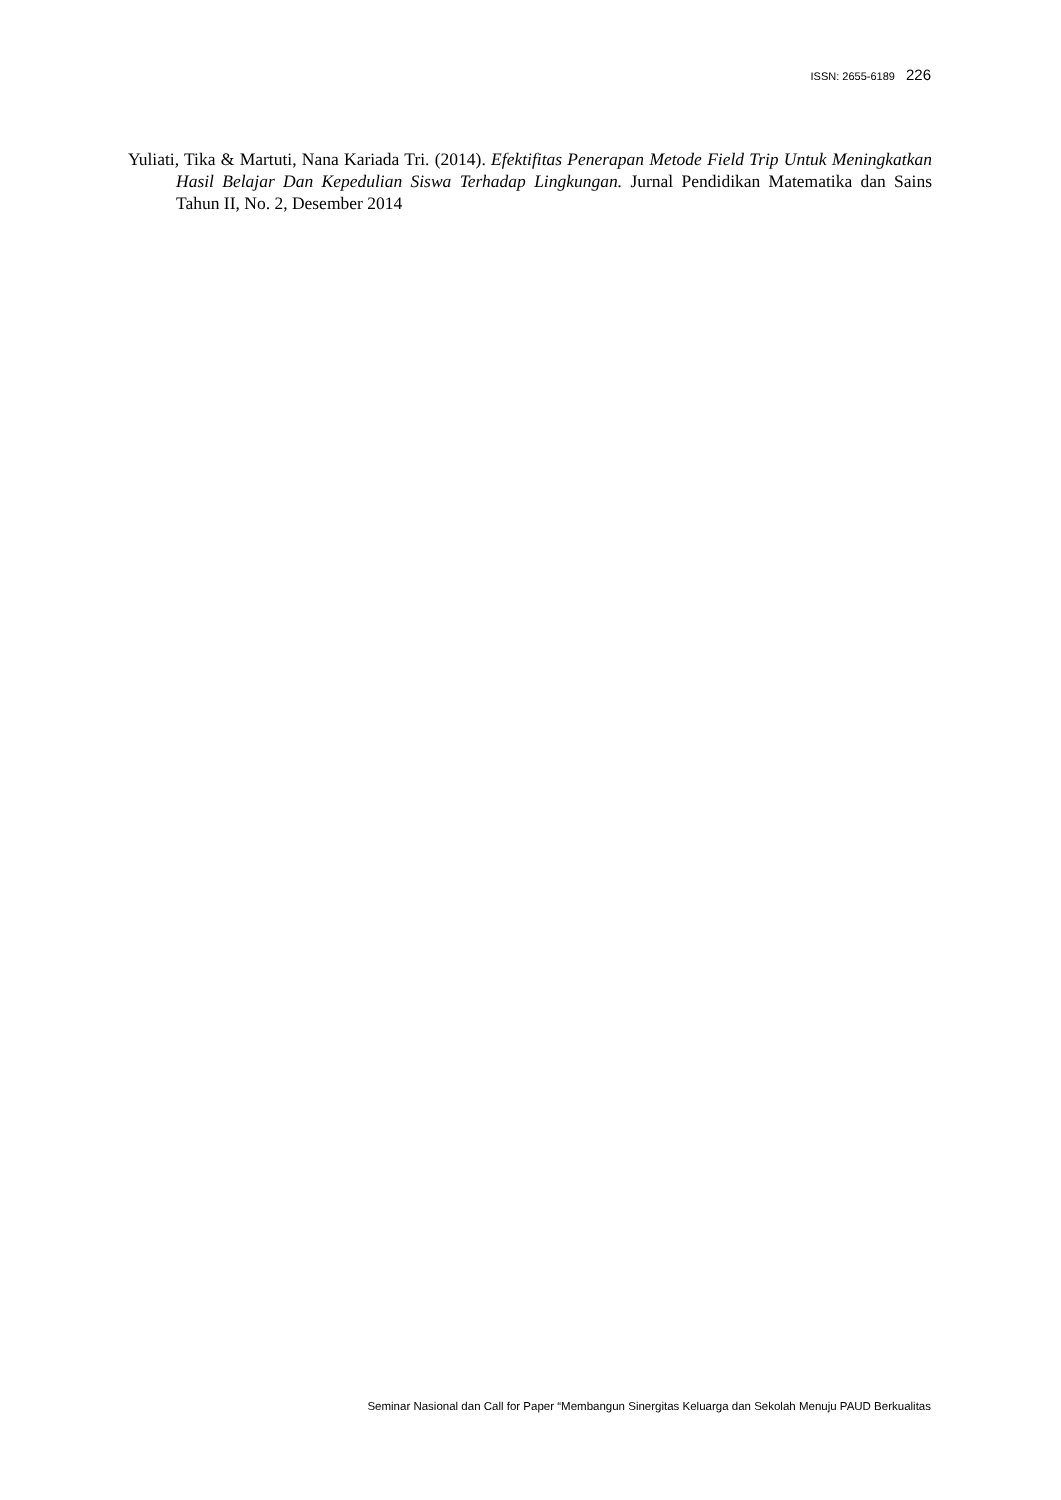ISSN: 2655-6189 226
Yuliati, Tika & Martuti, Nana Kariada Tri. (2014). Efektifitas Penerapan Metode Field Trip Untuk Meningkatkan Hasil Belajar Dan Kepedulian Siswa Terhadap Lingkungan. Jurnal Pendidikan Matematika dan Sains Tahun II, No. 2, Desember 2014
Seminar Nasional dan Call for Paper “Membangun Sinergitas Keluarga dan Sekolah Menuju PAUD Berkualitas